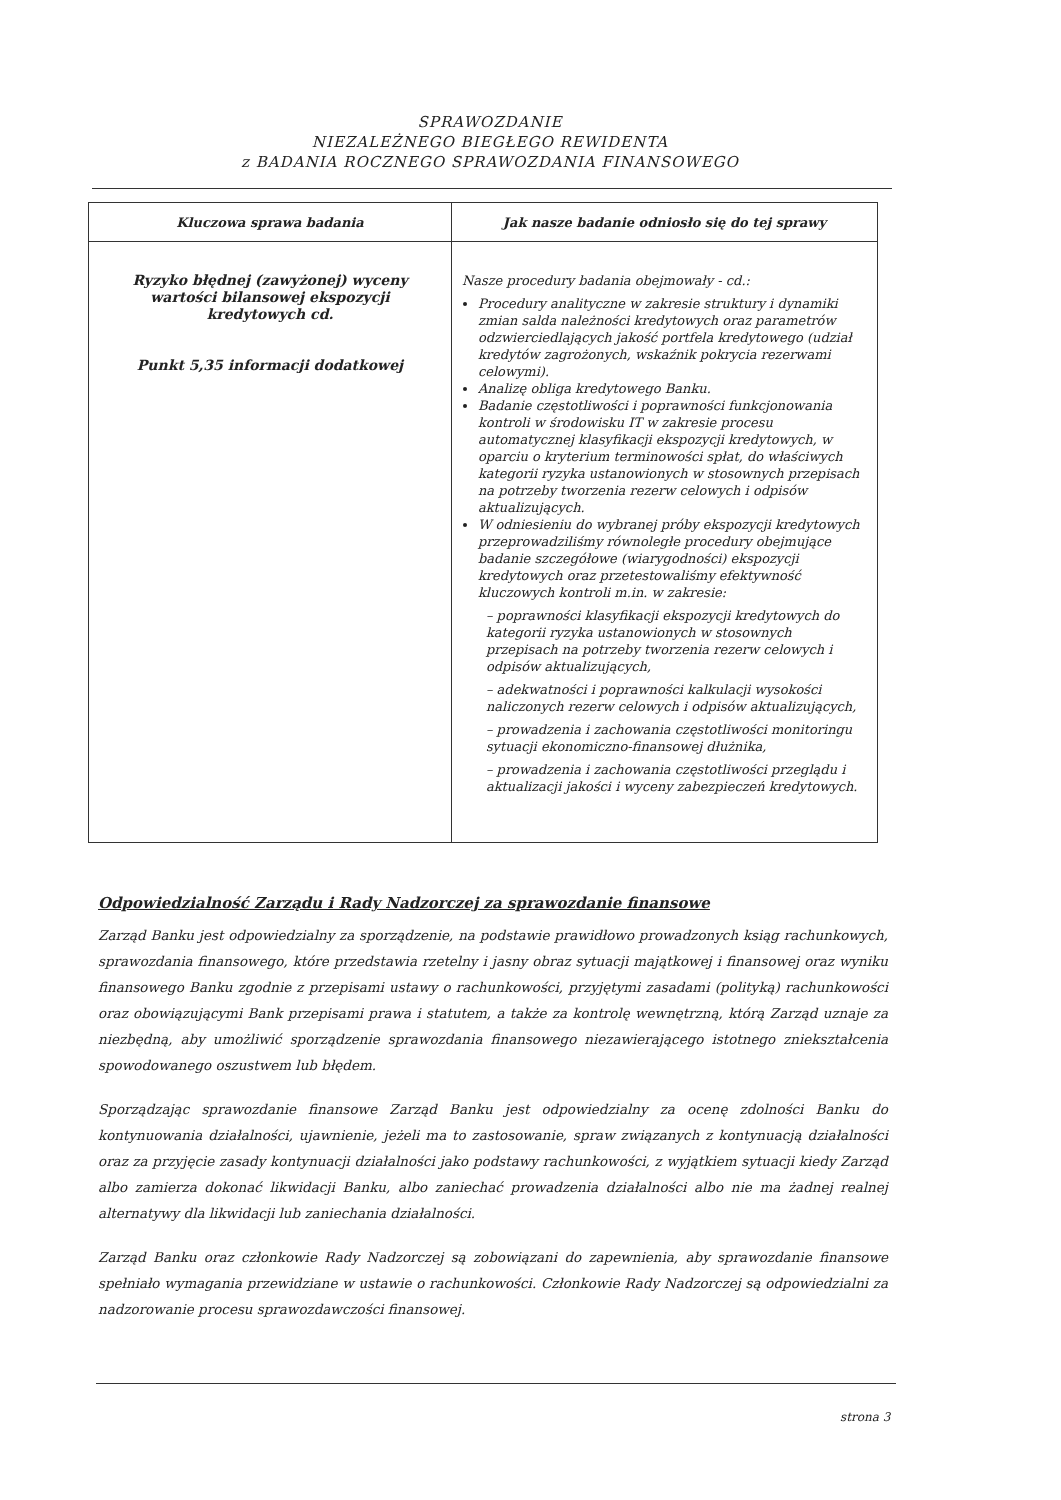SPRAWOZDANIE
NIEZALEŻNEGO BIEGŁEGO REWIDENTA
z BADANIA ROCZNEGO SPRAWOZDANIA FINANSOWEGO
| Kluczowa sprawa badania | Jak nasze badanie odniosło się do tej sprawy |
| --- | --- |
| Ryzyko błędnej (zawyżonej) wyceny wartości bilansowej ekspozycji kredytowych cd. Punkt 5,35 informacji dodatkowej | Nasze procedury badania obejmowały - cd.: Procedury analityczne w zakresie struktury i dynamiki zmian salda należności kredytowych oraz parametrów odzwierciedlających jakość portfela kredytowego (udział kredytów zagrożonych, wskaźnik pokrycia rezerwami celowymi). Analizę obliga kredytowego Banku. Badanie częstotliwości i poprawności funkcjonowania kontroli w środowisku IT w zakresie procesu automatycznej klasyfikacji ekspozycji kredytowych, w oparciu o kryterium terminowości spłat, do właściwych kategorii ryzyka ustanowionych w stosownych przepisach na potrzeby tworzenia rezerw celowych i odpisów aktualizujących. W odniesieniu do wybranej próby ekspozycji kredytowych przeprowadziliśmy równoległe procedury obejmujące badanie szczegółowe (wiarygodności) ekspozycji kredytowych oraz przetestowaliśmy efektywność kluczowych kontroli m.in. w zakresie: – poprawności klasyfikacji ekspozycji kredytowych do kategorii ryzyka ustanowionych w stosownych przepisach na potrzeby tworzenia rezerw celowych i odpisów aktualizujących, – adekwatności i poprawności kalkulacji wysokości naliczonych rezerw celowych i odpisów aktualizujących, – prowadzenia i zachowania częstotliwości monitoringu sytuacji ekonomiczno-finansowej dłużnika, – prowadzenia i zachowania częstotliwości przeglądu i aktualizacji jakości i wyceny zabezpieczeń kredytowych. |
Odpowiedzialność Zarządu i Rady Nadzorczej za sprawozdanie finansowe
Zarząd Banku jest odpowiedzialny za sporządzenie, na podstawie prawidłowo prowadzonych ksiąg rachunkowych, sprawozdania finansowego, które przedstawia rzetelny i jasny obraz sytuacji majątkowej i finansowej oraz wyniku finansowego Banku zgodnie z przepisami ustawy o rachunkowości, przyjętymi zasadami (polityką) rachunkowości oraz obowiązującymi Bank przepisami prawa i statutem, a także za kontrolę wewnętrzną, którą Zarząd uznaje za niezbędną, aby umożliwić sporządzenie sprawozdania finansowego niezawierającego istotnego zniekształcenia spowodowanego oszustwem lub błędem.
Sporządzając sprawozdanie finansowe Zarząd Banku jest odpowiedzialny za ocenę zdolności Banku do kontynuowania działalności, ujawnienie, jeżeli ma to zastosowanie, spraw związanych z kontynuacją działalności oraz za przyjęcie zasady kontynuacji działalności jako podstawy rachunkowości, z wyjątkiem sytuacji kiedy Zarząd albo zamierza dokonać likwidacji Banku, albo zaniechać prowadzenia działalności albo nie ma żadnej realnej alternatywy dla likwidacji lub zaniechania działalności.
Zarząd Banku oraz członkowie Rady Nadzorczej są zobowiązani do zapewnienia, aby sprawozdanie finansowe spełniało wymagania przewidziane w ustawie o rachunkowości. Członkowie Rady Nadzorczej są odpowiedzialni za nadzorowanie procesu sprawozdawczości finansowej.
strona 3